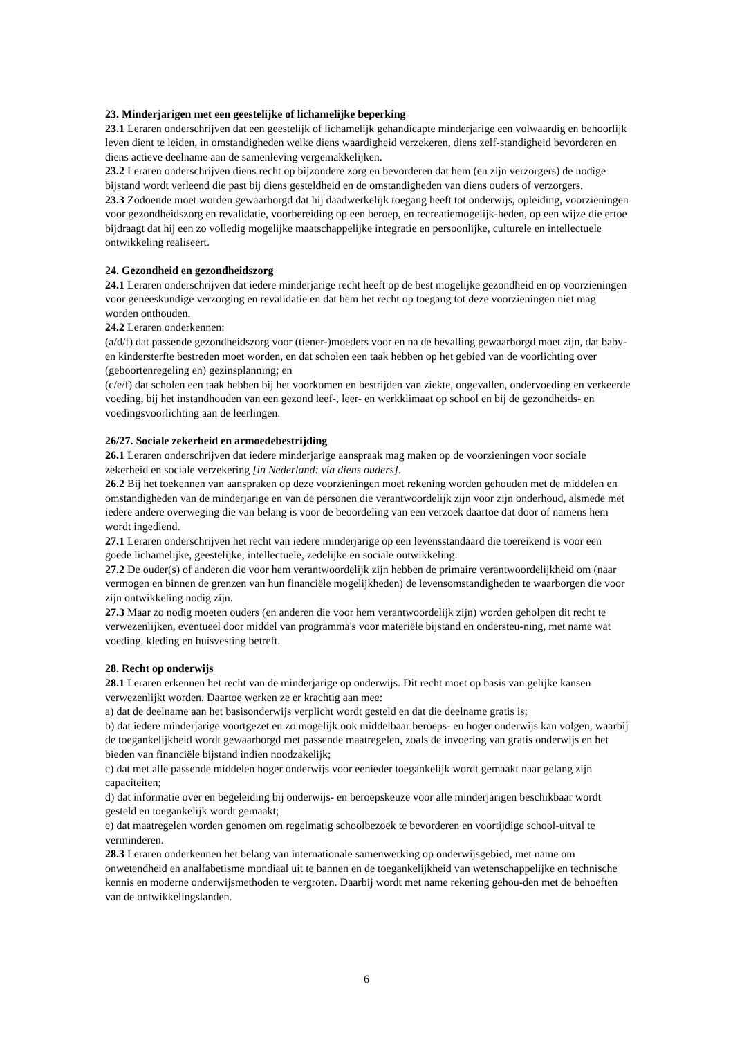23. Minderjarigen met een geestelijke of lichamelijke beperking
23.1 Leraren onderschrijven dat een geestelijk of lichamelijk gehandicapte minderjarige een volwaardig en behoorlijk leven dient te leiden, in omstandigheden welke diens waardigheid verzekeren, diens zelf-standigheid bevorderen en diens actieve deelname aan de samenleving vergemakkelijken.
23.2 Leraren onderschrijven diens recht op bijzondere zorg en bevorderen dat hem (en zijn verzorgers) de nodige bijstand wordt verleend die past bij diens gesteldheid en de omstandigheden van diens ouders of verzorgers.
23.3 Zodoende moet worden gewaarborgd dat hij daadwerkelijk toegang heeft tot onderwijs, opleiding, voorzieningen voor gezondheidszorg en revalidatie, voorbereiding op een beroep, en recreatiemogelijk-heden, op een wijze die ertoe bijdraagt dat hij een zo volledig mogelijke maatschappelijke integratie en persoonlijke, culturele en intellectuele ontwikkeling realiseert.
24. Gezondheid en gezondheidszorg
24.1 Leraren onderschrijven dat iedere minderjarige recht heeft op de best mogelijke gezondheid en op voorzieningen voor geneeskundige verzorging en revalidatie en dat hem het recht op toegang tot deze voorzieningen niet mag worden onthouden.
24.2 Leraren onderkennen:
(a/d/f) dat passende gezondheidszorg voor (tiener-)moeders voor en na de bevalling gewaarborgd moet zijn, dat baby- en kindersterfte bestreden moet worden, en dat scholen een taak hebben op het gebied van de voorlichting over (geboortenregeling en) gezinsplanning; en
(c/e/f) dat scholen een taak hebben bij het voorkomen en bestrijden van ziekte, ongevallen, ondervoeding en verkeerde voeding, bij het instandhouden van een gezond leef-, leer- en werkklimaat op school en bij de gezondheids- en voedingsvoorlichting aan de leerlingen.
26/27. Sociale zekerheid en armoedebestrijding
26.1 Leraren onderschrijven dat iedere minderjarige aanspraak mag maken op de voorzieningen voor sociale zekerheid en sociale verzekering [in Nederland: via diens ouders].
26.2 Bij het toekennen van aanspraken op deze voorzieningen moet rekening worden gehouden met de middelen en omstandigheden van de minderjarige en van de personen die verantwoordelijk zijn voor zijn onderhoud, alsmede met iedere andere overweging die van belang is voor de beoordeling van een verzoek daartoe dat door of namens hem wordt ingediend.
27.1 Leraren onderschrijven het recht van iedere minderjarige op een levensstandaard die toereikend is voor een goede lichamelijke, geestelijke, intellectuele, zedelijke en sociale ontwikkeling.
27.2 De ouder(s) of anderen die voor hem verantwoordelijk zijn hebben de primaire verantwoordelijkheid om (naar vermogen en binnen de grenzen van hun financiële mogelijkheden) de levensomstandigheden te waarborgen die voor zijn ontwikkeling nodig zijn.
27.3 Maar zo nodig moeten ouders (en anderen die voor hem verantwoordelijk zijn) worden geholpen dit recht te verwezenlijken, eventueel door middel van programma's voor materiële bijstand en ondersteu-ning, met name wat voeding, kleding en huisvesting betreft.
28. Recht op onderwijs
28.1 Leraren erkennen het recht van de minderjarige op onderwijs. Dit recht moet op basis van gelijke kansen verwezenlijkt worden. Daartoe werken ze er krachtig aan mee:
a) dat de deelname aan het basisonderwijs verplicht wordt gesteld en dat die deelname gratis is;
b) dat iedere minderjarige voortgezet en zo mogelijk ook middelbaar beroeps- en hoger onderwijs kan volgen, waarbij de toegankelijkheid wordt gewaarborgd met passende maatregelen, zoals de invoering van gratis onderwijs en het bieden van financiële bijstand indien noodzakelijk;
c) dat met alle passende middelen hoger onderwijs voor eenieder toegankelijk wordt gemaakt naar gelang zijn capaciteiten;
d) dat informatie over en begeleiding bij onderwijs- en beroepskeuze voor alle minderjarigen beschikbaar wordt gesteld en toegankelijk wordt gemaakt;
e) dat maatregelen worden genomen om regelmatig schoolbezoek te bevorderen en voortijdige school-uitval te verminderen.
28.3 Leraren onderkennen het belang van internationale samenwerking op onderwijsgebied, met name om onwetendheid en analfabetisme mondiaal uit te bannen en de toegankelijkheid van wetenschappelijke en technische kennis en moderne onderwijsmethoden te vergroten. Daarbij wordt met name rekening gehou-den met de behoeften van de ontwikkelingslanden.
6